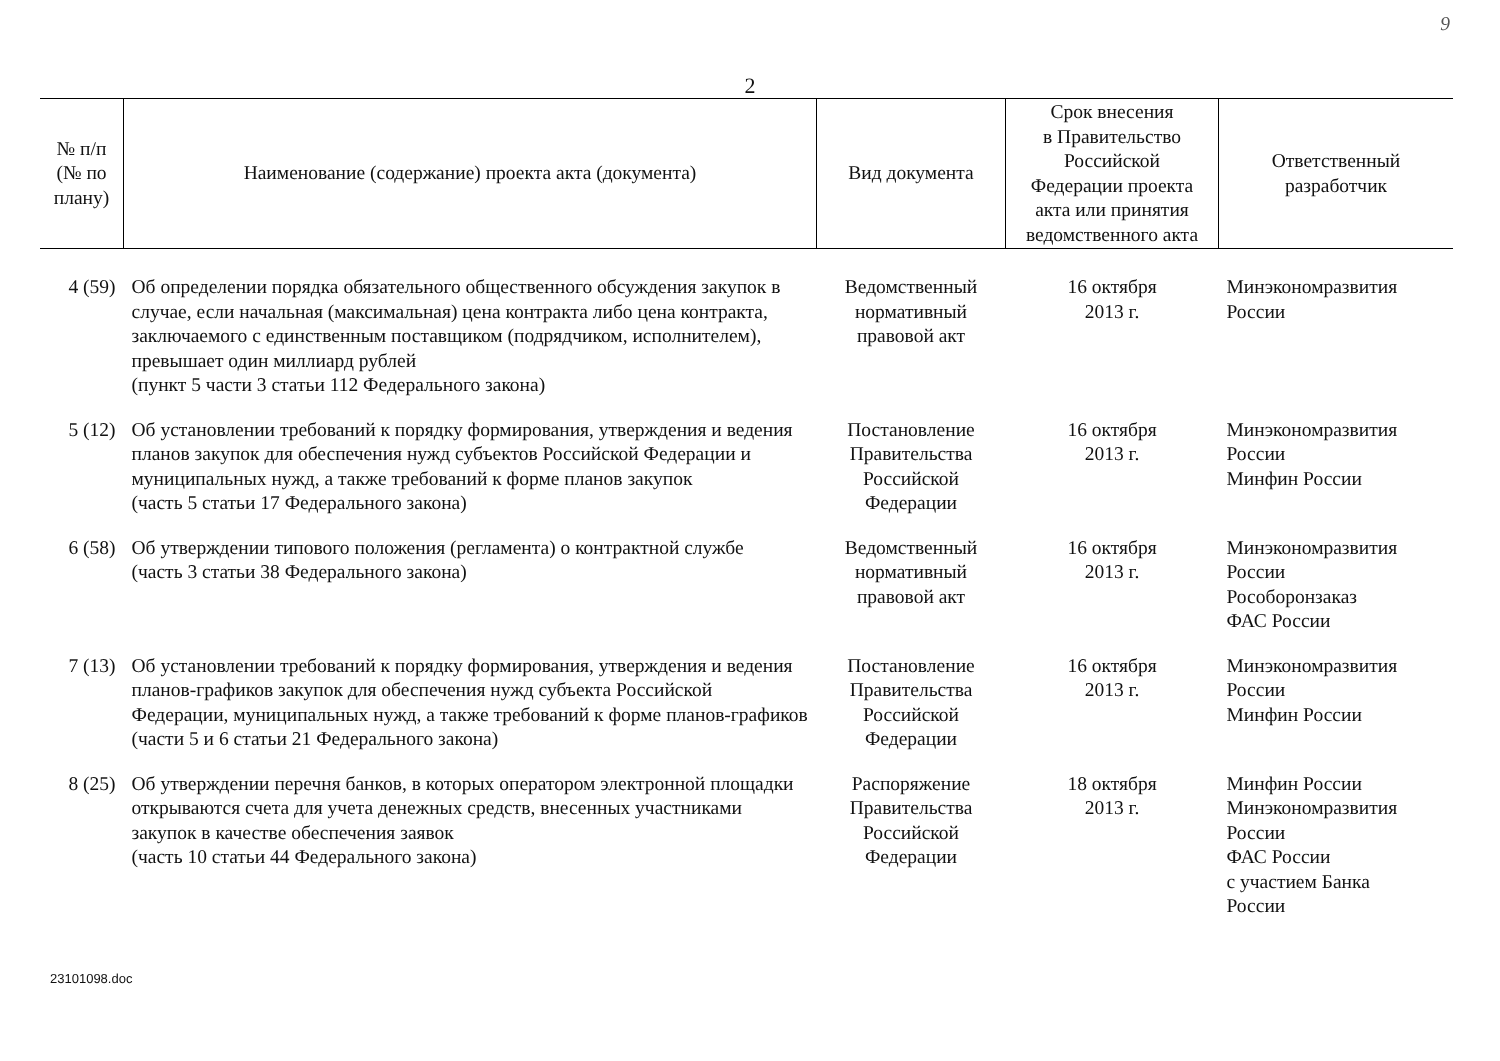9
2
| № п/п (№ по плану) | Наименование (содержание) проекта акта (документа) | Вид документа | Срок внесения в Правительство Российской Федерации проекта акта или принятия ведомственного акта | Ответственный разработчик |
| --- | --- | --- | --- | --- |
| 4 (59) | Об определении порядка обязательного общественного обсуждения закупок в случае, если начальная (максимальная) цена контракта либо цена контракта, заключаемого с единственным поставщиком (подрядчиком, исполнителем), превышает один миллиард рублей (пункт 5 части 3 статьи 112 Федерального закона) | Ведомственный нормативный правовой акт | 16 октября 2013 г. | Минэкономразвития России |
| 5 (12) | Об установлении требований к порядку формирования, утверждения и ведения планов закупок для обеспечения нужд субъектов Российской Федерации и муниципальных нужд, а также требований к форме планов закупок (часть 5 статьи 17 Федерального закона) | Постановление Правительства Российской Федерации | 16 октября 2013 г. | Минэкономразвития России Минфин России |
| 6 (58) | Об утверждении типового положения (регламента) о контрактной службе (часть 3 статьи 38 Федерального закона) | Ведомственный нормативный правовой акт | 16 октября 2013 г. | Минэкономразвития России Рособоронзаказ ФАС России |
| 7 (13) | Об установлении требований к порядку формирования, утверждения и ведения планов-графиков закупок для обеспечения нужд субъекта Российской Федерации, муниципальных нужд, а также требований к форме планов-графиков (части 5 и 6 статьи 21 Федерального закона) | Постановление Правительства Российской Федерации | 16 октября 2013 г. | Минэкономразвития России Минфин России |
| 8 (25) | Об утверждении перечня банков, в которых оператором электронной площадки открываются счета для учета денежных средств, внесенных участниками закупок в качестве обеспечения заявок (часть 10 статьи 44 Федерального закона) | Распоряжение Правительства Российской Федерации | 18 октября 2013 г. | Минфин России Минэкономразвития России ФАС России с участием Банка России |
23101098.doc